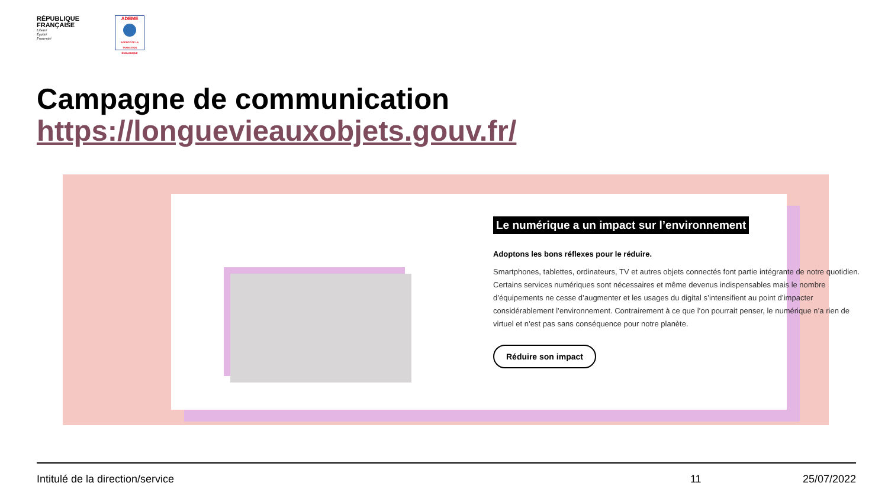RÉPUBLIQUE
FRANÇAISE
Liberté
Égalité
Fraternité
ADEME
AGENCE DE LA TRANSITION ÉCOLOGIQUE
Campagne de communication
https://longuevieauxobjets.gouv.fr/
Le numérique a un impact sur l’environnement
Adoptons les bons réflexes pour le réduire.
Smartphones, tablettes, ordinateurs, TV et autres objets connectés font partie intégrante de notre quotidien. Certains services numériques sont nécessaires et même devenus indispensables mais le nombre d’équipements ne cesse d’augmenter et les usages du digital s’intensifient au point d’impacter considérablement l’environnement. Contrairement à ce que l’on pourrait penser, le numérique n’a rien de virtuel et n’est pas sans conséquence pour notre planète.
Réduire son impact
Intitulé de la direction/service 11 25/07/2022